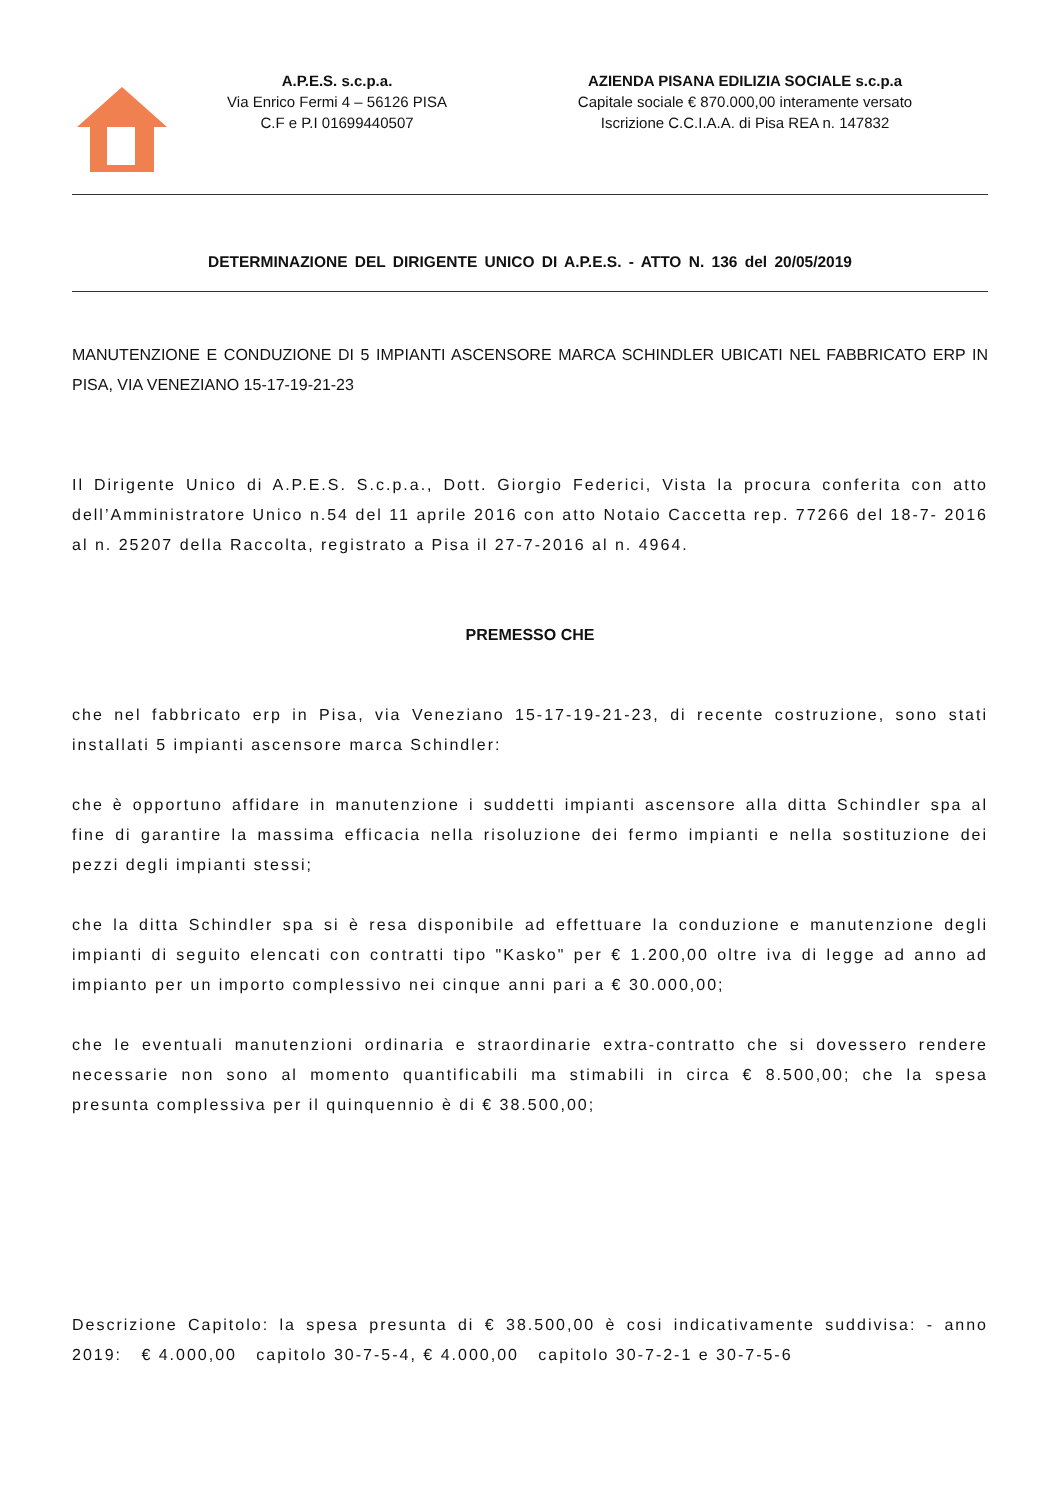A.P.E.S. s.c.p.a.
Via Enrico Fermi 4 – 56126 PISA
C.F e P.I 01699440507
AZIENDA PISANA EDILIZIA SOCIALE s.c.p.a
Capitale sociale € 870.000,00 interamente versato
Iscrizione C.C.I.A.A. di Pisa REA n. 147832
DETERMINAZIONE DEL DIRIGENTE UNICO DI A.P.E.S. - ATTO N. 136 del 20/05/2019
MANUTENZIONE E CONDUZIONE DI 5 IMPIANTI ASCENSORE MARCA SCHINDLER UBICATI NEL FABBRICATO ERP IN PISA, VIA VENEZIANO 15-17-19-21-23
Il Dirigente Unico di A.P.E.S. S.c.p.a., Dott. Giorgio Federici, Vista la procura conferita con atto dell’Amministratore Unico n.54 del 11 aprile 2016 con atto Notaio Caccetta rep. 77266 del 18-7- 2016 al n. 25207 della Raccolta, registrato a Pisa il 27-7-2016 al n. 4964.
PREMESSO CHE
che nel fabbricato erp in Pisa, via Veneziano 15-17-19-21-23, di recente costruzione, sono stati installati 5 impianti ascensore marca Schindler:
che è opportuno affidare in manutenzione i suddetti impianti ascensore alla ditta Schindler spa al fine di garantire la massima efficacia nella risoluzione dei fermo impianti e nella sostituzione dei pezzi degli impianti stessi;
che la ditta Schindler spa si è resa disponibile ad effettuare la conduzione e manutenzione degli impianti di seguito elencati con contratti tipo "Kasko" per € 1.200,00 oltre iva di legge ad anno ad impianto per un importo complessivo nei cinque anni pari a € 30.000,00;
che le eventuali manutenzioni ordinaria e straordinarie extra-contratto che si dovessero rendere necessarie non sono al momento quantificabili ma stimabili in circa € 8.500,00; che la spesa presunta complessiva per il quinquennio è di € 38.500,00;
Descrizione Capitolo: la spesa presunta di € 38.500,00 è cosi indicativamente suddivisa: - anno 2019: € 4.000,00 capitolo 30-7-5-4, € 4.000,00 capitolo 30-7-2-1 e 30-7-5-6